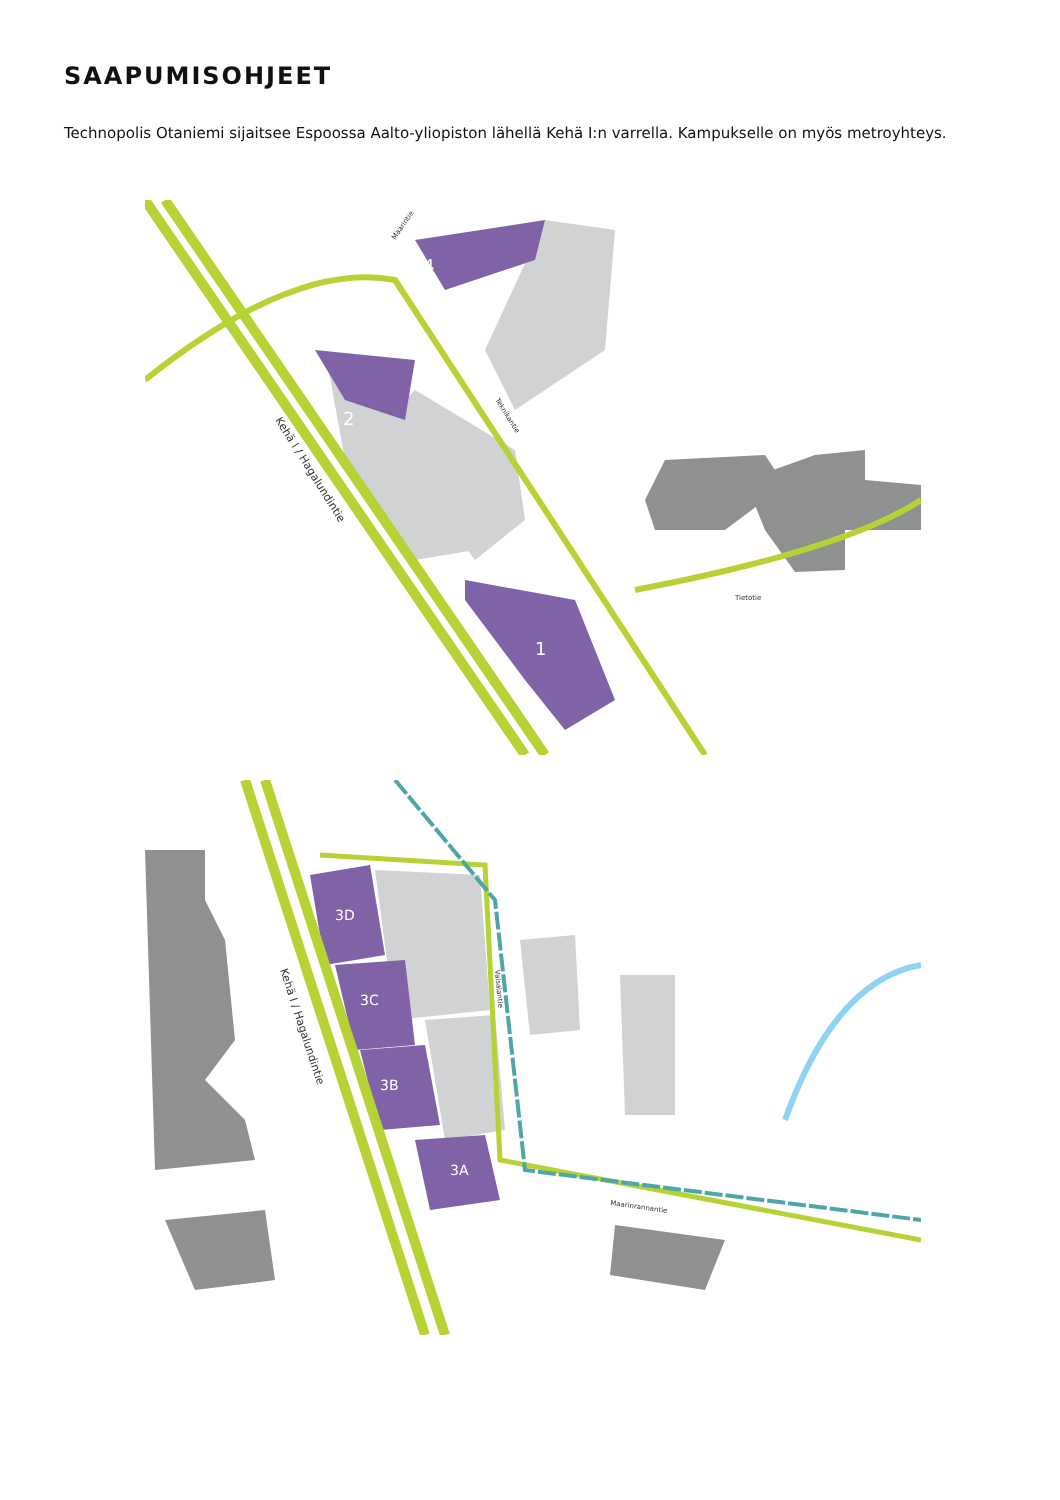SAAPUMISOHJEET
Technopolis Otaniemi sijaitsee Espoossa Aalto-yliopiston lähellä Kehä I:n varrella. Kampukselle on myös metroyhteys.
2
4
1
Tietotie
Kehä I / Hagalundintie
Teknikantie
Maarintie
3D
3C
3B
3A
Maarinrannantie
Vaisalantie
Kehä I / Hagalundintie